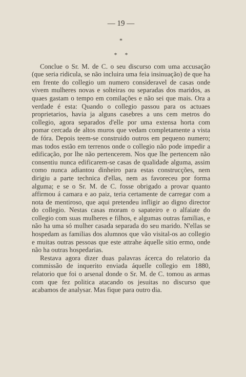— 19 —
*
* *
Conclue o Sr. M. de C. o seu discurso com uma accusação (que seria ridicula, se não incluira uma feia insinuação) de que ha em frente do collegio um numero consideravel de casas onde vivem mulheres novas e solteiras ou separadas dos maridos, as quaes gastam o tempo em comilações e não sei que mais. Ora a verdade é esta: Quando o collegio passou para os actuaes proprietarios, havia ja alguns casebres a uns cem metros do collegio, agora separados d'elle por uma extensa horta com pomar cercada de altos muros que vedam completamente a vista de fóra. Depois teem-se construido outros em pequeno numero; mas todos estão em terrenos onde o collegio não pode impedir a edificação, por lhe não pertencerem. Nos que lhe pertencem não consentiu nunca edificarem-se casas de qualidade alguma, assim como nunca adiantou dinheiro para estas construcções, nem dirigiu a parte technica d'ellas, nem as favoreceu por forma alguma; e se o Sr. M. de C. fosse obrigado a provar quanto affirmou á camara e ao paiz, teria certamente de carregar com a nota de mentiroso, que aqui pretendeu infligir ao digno director do collegio. Nestas casas moram o sapateiro e o alfaiate do collegio com suas mulheres e filhos, e algumas outras familias, e não ha uma só mulher casada separada do seu marido. N'ellas se hospedam as familias dos alumnos que vão visital-os ao collegio e muitas outras pessoas que este attrahe áquelle sitio ermo, onde não ha outras hospedarias.
Restava agora dizer duas palavras ácerca do relatorio da commissão de inquerito enviada áquelle collegio em 1880, relatorio que foi o arsenal donde o Sr. M. de C. tomou as armas com que fez politica atacando os jesuitas no discurso que acabamos de analysar. Mas fique para outro dia.